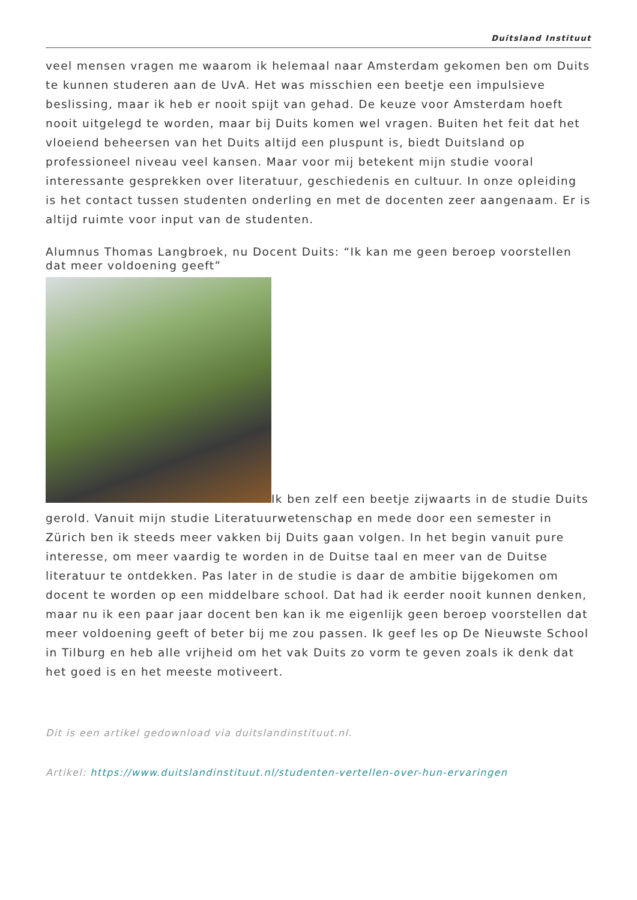Duitsland Instituut
veel mensen vragen me waarom ik helemaal naar Amsterdam gekomen ben om Duits te kunnen studeren aan de UvA. Het was misschien een beetje een impulsieve beslissing, maar ik heb er nooit spijt van gehad. De keuze voor Amsterdam hoeft nooit uitgelegd te worden, maar bij Duits komen wel vragen. Buiten het feit dat het vloeiend beheersen van het Duits altijd een pluspunt is, biedt Duitsland op professioneel niveau veel kansen. Maar voor mij betekent mijn studie vooral interessante gesprekken over literatuur, geschiedenis en cultuur. In onze opleiding is het contact tussen studenten onderling en met de docenten zeer aangenaam. Er is altijd ruimte voor input van de studenten.
Alumnus Thomas Langbroek, nu Docent Duits: “Ik kan me geen beroep voorstellen dat meer voldoening geeft”
Ik ben zelf een beetje zijwaarts in de studie Duits gerold. Vanuit mijn studie Literatuurwetenschap en mede door een semester in Zürich ben ik steeds meer vakken bij Duits gaan volgen. In het begin vanuit pure interesse, om meer vaardig te worden in de Duitse taal en meer van de Duitse literatuur te ontdekken. Pas later in de studie is daar de ambitie bijgekomen om docent te worden op een middelbare school. Dat had ik eerder nooit kunnen denken, maar nu ik een paar jaar docent ben kan ik me eigenlijk geen beroep voorstellen dat meer voldoening geeft of beter bij me zou passen. Ik geef les op De Nieuwste School in Tilburg en heb alle vrijheid om het vak Duits zo vorm te geven zoals ik denk dat het goed is en het meeste motiveert.
Dit is een artikel gedownload via duitslandinstituut.nl.
Artikel: https://www.duitslandinstituut.nl/studenten-vertellen-over-hun-ervaringen